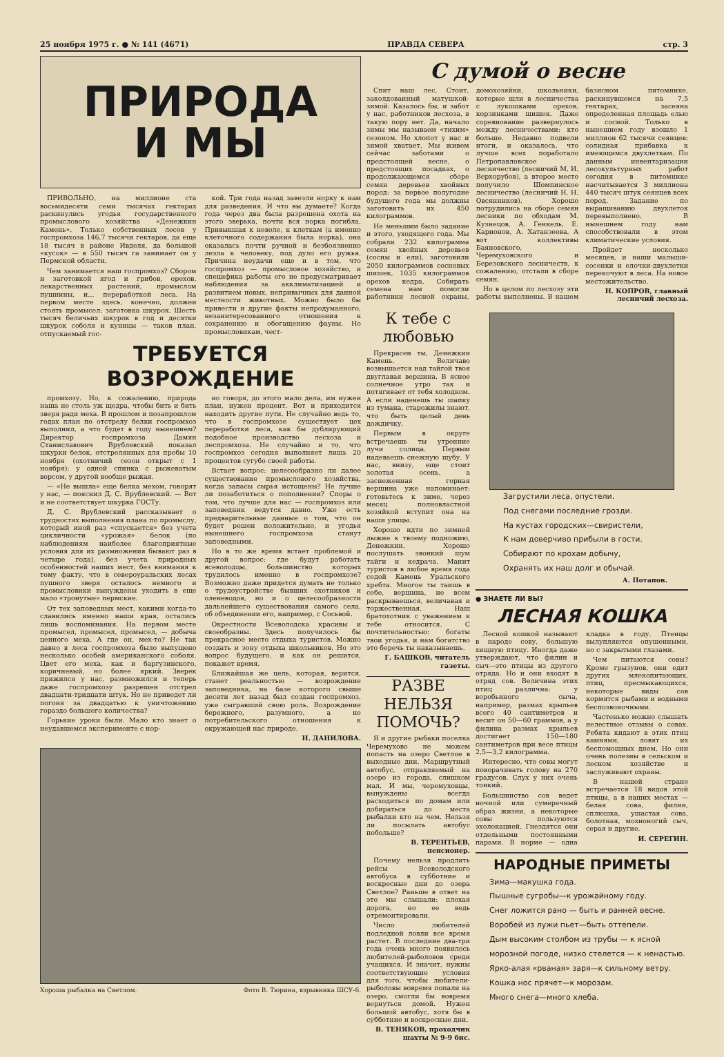25 ноября 1975 г. ● № 141 (4671) ПРАВДА СЕВЕРА стр. 3
ПРИРОДА
И МЫ
ПРИВОЛЬНО, на миллионе ста восьмидесяти семи тысячах гектарах раскинулись угодья государственного промыслового хозяйства «Денежкин Камень». Только собственных лесов у госпромхоза 146,7 тысячи гектаров, да еще 18 тысяч в районе Ивделя, да большой «кусок» — в 550 тысяч га занимает он у Пермской области.
Чем занимается наш госпромхоз? Сбором и заготовкой ягод и грибов, орехов, лекарственных растений, промыслом пушнины, и... переработкой леса. На первом месте здесь, конечно, должен стоять промысел: заготовка шкурок. Шесть тысяч беличьих шкурок в год и десятки шкурок соболя и куницы — таков план, отпускаемый гос-
кой. Три года назад завезли норку к нам для разведения. И что вы думаете? Когда года через два была разрешена охота на этого зверька, почти вся норка погибла. Привыкшая к неволе, к клеткам (а именно клеточного содержания была норка), она оказалась почти ручной и безбоязненно лезла к человеку, под дуло его ружья. Причина неудачи еще и в том, что госпромхоз — промысловое хозяйство, и специфика работы его не предусматривает наблюдения за акклиматизацией и развитием новых, непривычных для данной местности животных. Можно было бы привести и другие факты непродуманного, незаинтересованного отношения к сохранению и обогащению фауны. Но промысловикам, чест-
ТРЕБУЕТСЯ ВОЗРОЖДЕНИЕ
промхозу. Но, к сожалению, природа наша не столь уж щедра, чтобы бить и бить зверя ради меха. В прошлом и позапрошлом годах план по отстрелу белки госпромхоз выполнил, а что будет в году нынешнем? Директор госпромхоза Дамян Станиславович Врублевский показал шкурки белок, отстрелянных для пробы 10 ноября (охотничий сезон открыт с 1 ноября): у одной спинка с рыжеватым ворсом, у другой вообще рыжая.
— «Не вышла» еще белка мехом, говорят у нас, — пояснил Д. С. Врублевский. — Вот и не соответствует шкурка ГОСТу.
Д. С. Врублевский рассказывает о трудностях выполнения плана по промыслу, который иной раз «спускается» без учета цикличности «урожая» белок (по наблюдениям наиболее благоприятные условия для их размножения бывают раз в четыре года), без учета природных особенностей наших мест, без внимания к тому факту, что в североуральских лесах пушного зверя осталось немного и промысловики вынуждены уходить в еще мало «тронутые» пермские.
От тех заповедных мест, какими когда-то славились именно наши края, остались лишь воспоминания. На первом месте промысел, промысел, промысел, — добыча ценного меха. А где он, мех-то? Не так давно в леса госпромхоза было выпущено несколько особей американского соболя. Цвет его меха, как и баргузинского, коричневый, но более яркий. Зверек прижился у нас, размножился и теперь даже госпромхозу разрешен отстрел двадцати-тридцати штук. Но не приведет ли погоня за двадцатью к уничтожению гораздо большего количества?
Горькие уроки были. Мало кто знает о неудавшемся эксперименте с нор-
но говоря, до этого мало дела, им нужен план, нужен процент. Вот и приходится находить другие пути. Не случайно ведь то, что в госпромхозе существует цех переработки леса, как бы дублирующий подобное производство лесхоза и леспромхоза. Не случайно и то, что госпромхоз сегодня выполняет лишь 20 процентов сугубо своей работы.
Встает вопрос: целесообразно ли далее существование промыслового хозяйства, когда запасы сырья истощены? Не лучше ли позаботиться о пополнении? Споры о том, что лучше для нас — госпромхоз или заповедник ведутся давно. Уже есть предварительные данные о том, что он будет решен положительно, и угодья нынешнего госпромхоза станут заповедными.
Но в то же время встает проблемой и другой вопрос: где будут работать всеволодцы, большинство которых трудилось именно в госпромхозе? Возможно даже придется думать не только о трудоустройстве бывших охотников и оленеводов, но и о целесообразности дальнейшего существования самого села, об объединении его, например, с Сосьвой.
Окрестности Всеволодска красивы и своеобразны. Здесь получилось бы прекрасное место отдыха туристов. Можно создать и зону отдыха школьников. Но это вопрос будущего, и как он решится, покажет время.
Ближайшая же цель, которая, верится, станет реальностью — возрождение заповедника, на базе которого свыше десяти лет назад был создан госпромхоз, уже сыгравший свою роль. Возрождение бережного, разумного, а не потребительского отношения к окружающей нас природе.
Н. ДАНИЛОВА.
Хороша рыбалка на Светлом. Фото В. Тюрина, взрывника ШСУ-6.
С думой о весне
Спит наш лес, Стоит, заколдованный матушкой-зимой. Казалось бы, и забот у нас, работников лесхоза, в такую пору нет. Да, начало зимы мы называем «тихим» сезоном. Но хлопот у нас и зимой хватает. Мы живем сейчас заботами о предстоящей весне, о предстоящих посадках, о продолжающемся сборе семян деревьев хвойных пород: за первое полугодие будущего года мы должны заготовить их 450 килограммов.
Не меньшим было задание и этого, уходящего года. Мы собрали 232 килограмма семян хвойных деревьев (сосны и ели), заготовили 2050 килограммов сосновых шишек, 1035 килограммов орехов кедра. Собирать семена нам помогли работники лесной охраны, домохозяйки, школьники, которые шли в лесничества с лукошками орехов, корзинками шишек. Даже соревнование развернулось между лесничествами: кто больше. Недавно подвели итоги, и оказалось, что лучше всех поработало Петропавловское лесничество (лесничий М. И. Верхорубов), а второе место получило Шомпинское лесничество (лесничий Н. Н. Овсянников). Хорошо потрудились на сборе семян лесники по обходам М. Кузнецов, А. Генкель, Е. Карионов, А. Хатанзеева. А вот коллективы Баяновского, Черемуховского и Березовского лесничеств, к сожалению, отстали в сборе семян.
Но в целом по лесхозу эти работы выполнены. В нашем базисном питомнике, раскинувшемся на 7,5 гектарах, засеяна определенная площадь елью и сосной. Только в нынешнем году взошло 1 миллион 62 тысячи сеянцев: солидная прибавка к имеющимся двухлеткам. По данным инвентаризации лесокультурных работ сегодня в питомнике насчитывается 3 миллиона 440 тысяч штук сеянцев всех пород. Задание по выращиванию двухлеток перевыполнено. В нынешнем году нам способствовали в этом климатические условия.
Пройдет несколько месяцев, и наши малыши-сосенки и елочки-двухлетки перекочуют в леса. На новое местожительство.
Н. КОПРОВ, главный лесничий лесхоза.
К тебе с любовью
Прекрасен ты, Денежкин Камень. Величаво возвышается над тайгой твоя двуглавая вершина. В ясное солнечное утро так и потягивает от тебя холодком. А если наденешь ты шапку из тумана, старожилы знают, что быть целый день дождичку.
Первым в округе встречаешь ты утренние лучи солнца. Первым надеваешь снежную шубу. У нас, внизу, еще стоит золотая осень, а заснеженная горная вершина уже напоминает: готовьтесь к зиме, через месяц полновластной хозяйкой вступит она на наши улицы.
Хорошо идти по зимней лыжне к твоему подножию, Денежкин. Хорошо послушать звонкий шум тайги и кедрача. Манит туристов в любое время года седой Камень Уральского хребта. Многое ты таишь в себе, вершина, не всем раскрываешься, величавая и торжественная. Наш братохотник с уважением к тебе относится. С почтительностью: богаты твои угодья, и нам богатство это беречь ты наказываешь.
Г. БАШКОВ, читатель газеты.
РАЗВЕ НЕЛЬЗЯ ПОМОЧЬ?
Я и другие рыбаки поселка Черемухово не можем попасть на озеро Светлое в выходные дни. Маршрутный автобус, отправляемый на озеро из города, слишком мал. И мы, черемуховцы, вынуждены всегда расходиться по домам или добираться до места рыбалки кто на чем. Нельзя ли посылать автобус побольше?
В. ТЕРЕНТЬЕВ, пенсионер.
Почему нельзя продлить рейсы Всеволодского автобуса в субботние и воскресные дни до озера Светлое? Раньше в ответ на это мы слышали: плохая дорога, но ее ведь отремонтировали.
Число любителей подледной ловли все время растет. В последние два-три года очень много появилось любителей-рыболовов среди учащихся. И значит, нужны соответствующие условия для того, чтобы любители-рыболовы вовремя попали на озеро, смогли бы вовремя вернуться домой. Нужен большой автобус, хотя бы в субботние и воскресные дни.
В. ТЕНЯКОВ, проходчик шахты № 9-9 бис.
Загрустили леса, опустели.
Под снегами последние грозди.
На кустах городских—свиристели,
К нам доверчиво прибыли в гости.
Собирают по крохам добычу,
Охранять их наш долг и обычай.
А. Потапов.
● ЗНАЕТЕ ЛИ ВЫ?
ЛЕСНАЯ КОШКА
Лесной кошкой называют в народе сову, большую хищную птицу. Иногда даже утверждают, что филин и сыч—это птицы из другого отряда. Но и они входят в отряд сов. Величина этих птиц различна: у воробьиного сыча, например, размах крыльев всего 40 сантиметров и весит он 50—60 граммов, а у филина размах крыльев достигает 150—180 сантиметров при весе птицы 2,5—3,2 килограмма.
Интересно, что совы могут поворачивать голову на 270 градусов. Слух у них очень тонкий.
Большинство сов ведет ночной или сумеречный образ жизни, а некоторые совы пользуются эхолокацией. Гнездятся они отдельными постоянными парами. В норме — одна кладка в году. Птенцы вылупляются опушенными, но с закрытыми глазами.
Чем питаются совы? Кроме грызунов, они едят других млекопитающих, птиц, пресмыкающихся, некоторые виды сов кормятся рыбами и водными беспозвоночными.
Частенько можно слышать нелестные отзывы о совах. Ребята кидают в этих птиц камнями, ловят их беспомощных днем. Но они очень полезны в сельском и лесном хозяйстве и заслуживают охраны.
В нашей стране встречается 18 видов этой птицы, а в наших местах — белая сова, филин, сплюшка, ушастая сова, болотная, мохноногий сыч, серая и другие.
И. СЕРЕГИН.
НАРОДНЫЕ ПРИМЕТЫ
Зима—макушка года.
Пышные сугробы—к урожайному году.
Снег ложится рано — быть и ранней весне.
Воробей из лужи пьет—быть оттепели.
Дым высоким столбом из трубы — к ясной морозной погоде, низко стелется — к ненастью.
Ярко-алая «рваная» заря—к сильному ветру.
Кошка нос прячет—к морозам.
Много снега—много хлеба.